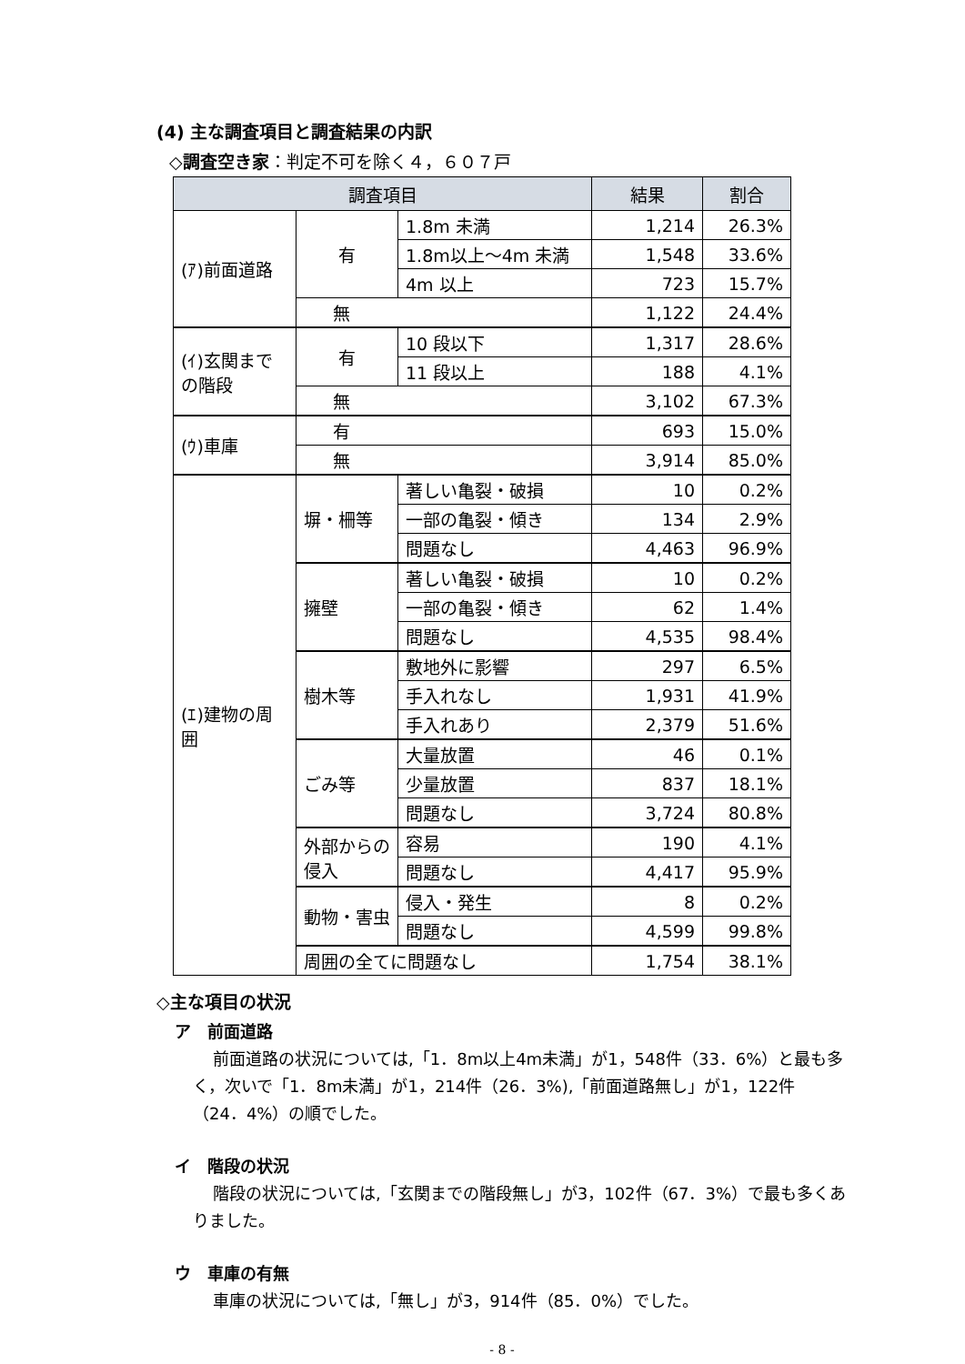(4) 主な調査項目と調査結果の内訳
◇調査空き家：判定不可を除く４，６０７戸
| 調査項目 | | | 結果 | 割合 |
| --- | --- | --- | --- | --- |
| (ｱ)前面道路 | 有 | 1.8m 未満 | 1,214 | 26.3% |
| | | 1.8m以上～4m 未満 | 1,548 | 33.6% |
| | | 4m 以上 | 723 | 15.7% |
| | 無 | | 1,122 | 24.4% |
| (ｲ)玄関までの階段 | 有 | 10 段以下 | 1,317 | 28.6% |
| | | 11 段以上 | 188 | 4.1% |
| | 無 | | 3,102 | 67.3% |
| (ｳ)車庫 | 有 | | 693 | 15.0% |
| | 無 | | 3,914 | 85.0% |
| (ｴ)建物の周囲 | 塀・柵等 | 著しい亀裂・破損 | 10 | 0.2% |
| | | 一部の亀裂・傾き | 134 | 2.9% |
| | | 問題なし | 4,463 | 96.9% |
| | 擁壁 | 著しい亀裂・破損 | 10 | 0.2% |
| | | 一部の亀裂・傾き | 62 | 1.4% |
| | | 問題なし | 4,535 | 98.4% |
| | 樹木等 | 敷地外に影響 | 297 | 6.5% |
| | | 手入れなし | 1,931 | 41.9% |
| | | 手入れあり | 2,379 | 51.6% |
| | ごみ等 | 大量放置 | 46 | 0.1% |
| | | 少量放置 | 837 | 18.1% |
| | | 問題なし | 3,724 | 80.8% |
| | 外部からの侵入 | 容易 | 190 | 4.1% |
| | | 問題なし | 4,417 | 95.9% |
| | 動物・害虫 | 侵入・発生 | 8 | 0.2% |
| | | 問題なし | 4,599 | 99.8% |
| | 周囲の全てに問題なし | | 1,754 | 38.1% |
◇主な項目の状況
ア　前面道路
前面道路の状況については,「1．8m以上4m未満」が1，548件（33．6%）と最も多く，次いで「1．8m未満」が1，214件（26．3%),「前面道路無し」が1，122件（24．4%）の順でした。
イ　階段の状況
階段の状況については,「玄関までの階段無し」が3，102件（67．3%）で最も多くありました。
ウ　車庫の有無
車庫の状況については,「無し」が3，914件（85．0%）でした。
- 8 -